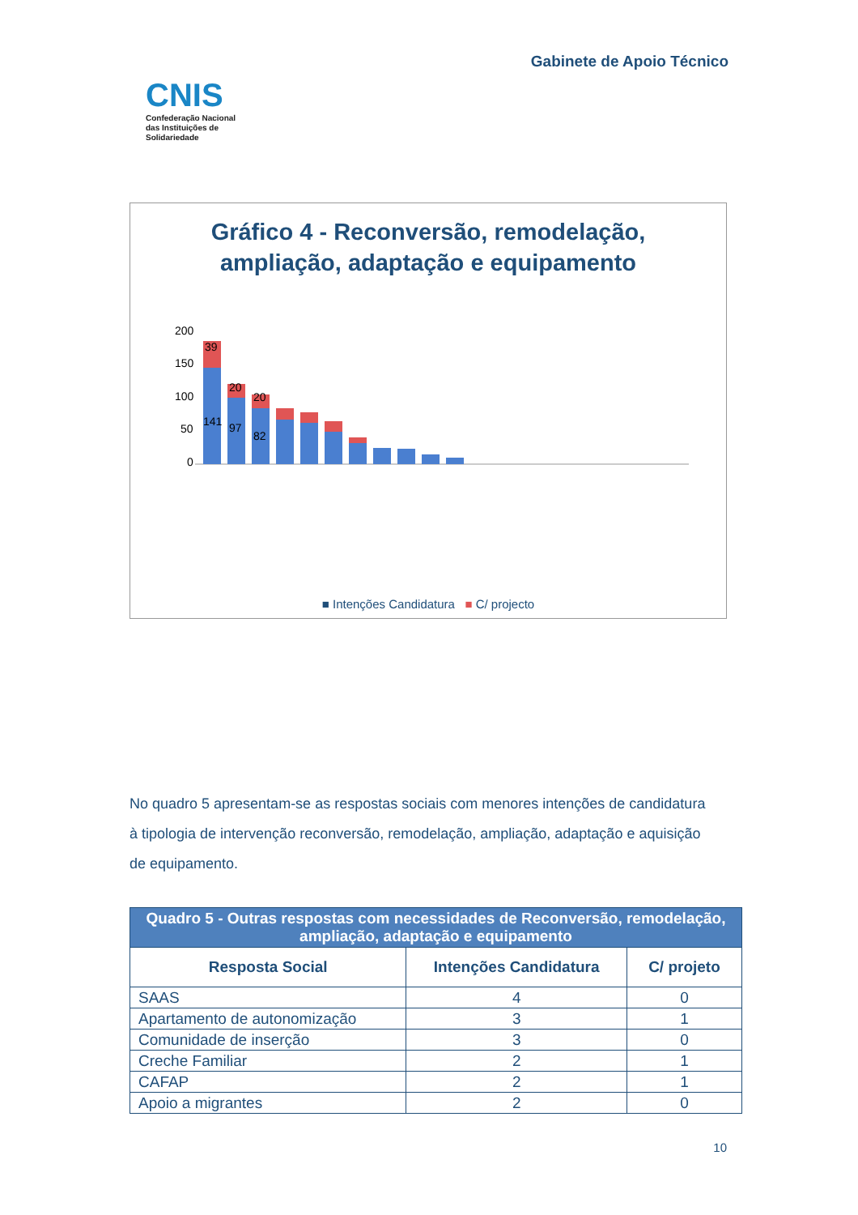CNIS
Confederação Nacional
das Instituições de
Solidariedade
Gabinete de Apoio Técnico
Gráfico 4 - Reconversão, remodelação,
ampliação, adaptação e equipamento
200
150
100
50
0
141
39
20
97
20
82
■ Intenções Candidatura ■ C/ projecto
No quadro 5 apresentam-se as respostas sociais com menores intenções de candidatura à tipologia de intervenção reconversão, remodelação, ampliação, adaptação e aquisição de equipamento.
| Quadro 5 - Outras respostas com necessidades de Reconversão, remodelação, ampliação, adaptação e equipamento | | |
| --- | --- | --- |
| Resposta Social | Intenções Candidatura | C/ projeto |
| SAAS | 4 | 0 |
| Apartamento de autonomização | 3 | 1 |
| Comunidade de inserção | 3 | 0 |
| Creche Familiar | 2 | 1 |
| CAFAP | 2 | 1 |
| Apoio a migrantes | 2 | 0 |
10